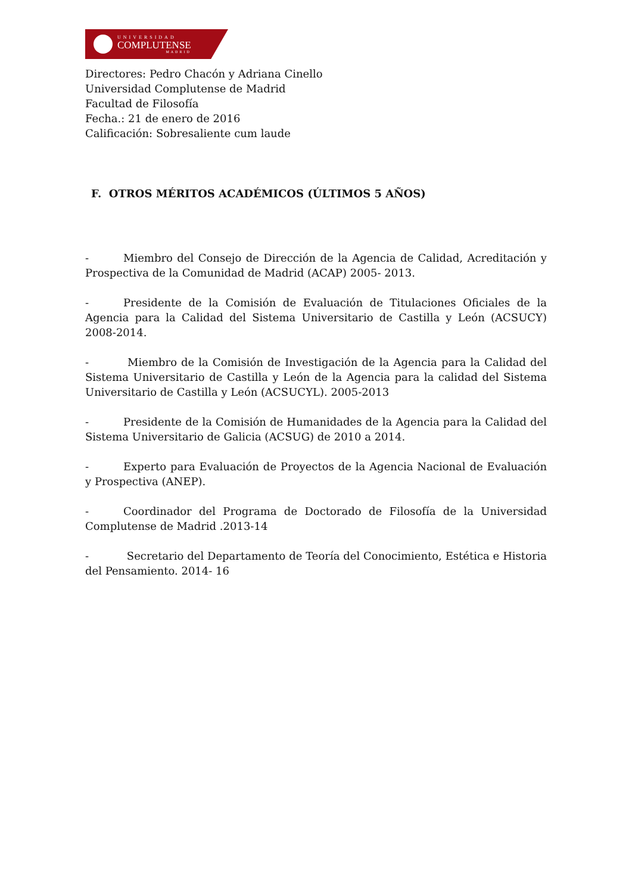UNIVERSIDAD
COMPLUTENSE
MADRID
Directores: Pedro Chacón y Adriana Cinello
Universidad Complutense de Madrid
Facultad de Filosofía
Fecha.: 21 de enero de 2016
Calificación: Sobresaliente cum laude
F. OTROS MÉRITOS ACADÉMICOS (ÚLTIMOS 5 AÑOS)
- Miembro del Consejo de Dirección de la Agencia de Calidad, Acreditación y Prospectiva de la Comunidad de Madrid (ACAP) 2005- 2013.
- Presidente de la Comisión de Evaluación de Titulaciones Oficiales de la Agencia para la Calidad del Sistema Universitario de Castilla y León (ACSUCY) 2008-2014.
- Miembro de la Comisión de Investigación de la Agencia para la Calidad del Sistema Universitario de Castilla y León de la Agencia para la calidad del Sistema Universitario de Castilla y León (ACSUCYL). 2005-2013
- Presidente de la Comisión de Humanidades de la Agencia para la Calidad del Sistema Universitario de Galicia (ACSUG) de 2010 a 2014.
- Experto para Evaluación de Proyectos de la Agencia Nacional de Evaluación y Prospectiva (ANEP).
- Coordinador del Programa de Doctorado de Filosofía de la Universidad Complutense de Madrid .2013-14
- Secretario del Departamento de Teoría del Conocimiento, Estética e Historia del Pensamiento. 2014- 16